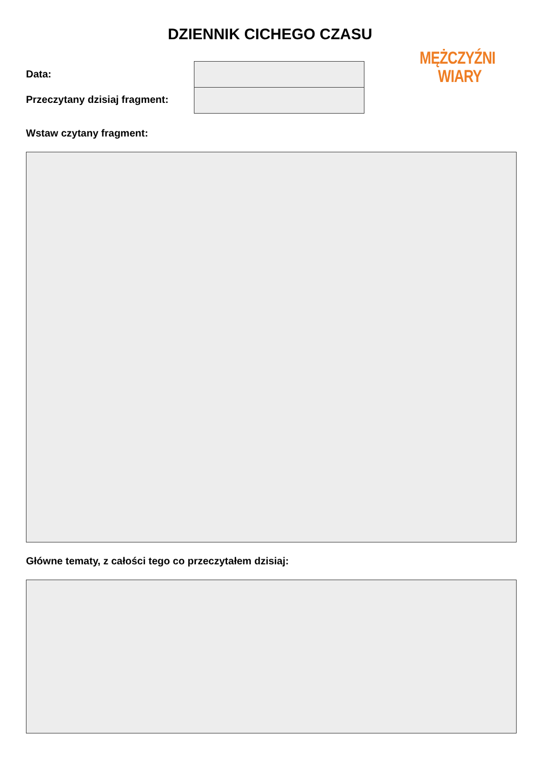DZIENNIK CICHEGO CZASU
Data:
Przeczytany dzisiaj fragment:
MĘŻCZYŹNI
WIARY
Wstaw czytany fragment:
Główne tematy, z całości tego co przeczytałem dzisiaj: